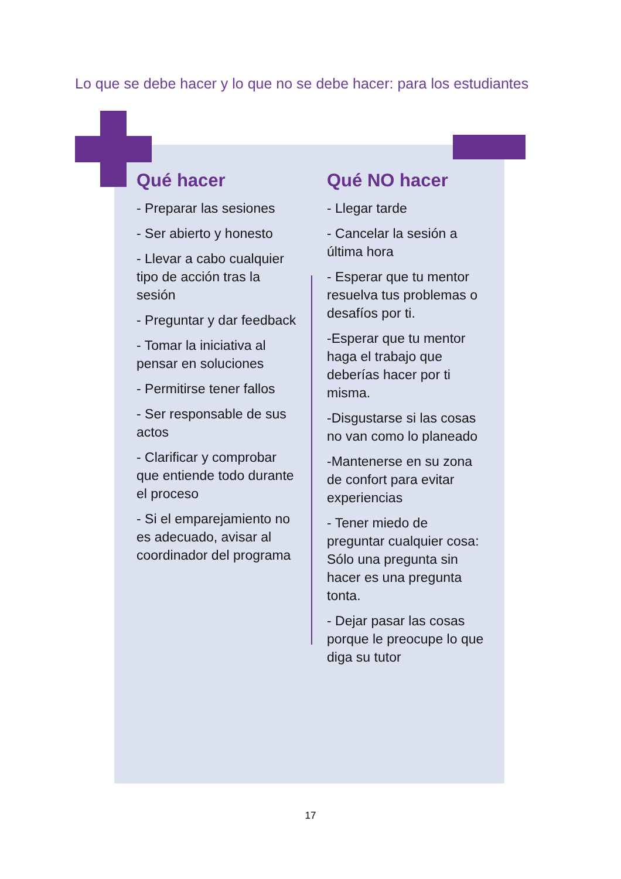Lo que se debe hacer y lo que no se debe hacer: para los estudiantes
Qué hacer
- Preparar las sesiones
- Ser abierto y honesto
- Llevar a cabo cualquier tipo de acción tras la sesión
- Preguntar y dar feedback
- Tomar la iniciativa al pensar en soluciones
- Permitirse tener fallos
- Ser responsable de sus actos
- Clarificar y comprobar que entiende todo durante el proceso
- Si el emparejamiento no es adecuado, avisar al coordinador del programa
Qué NO hacer
- Llegar tarde
- Cancelar la sesión a última hora
- Esperar que tu mentor resuelva tus problemas o desafíos por ti.
-Esperar que tu mentor haga el trabajo que deberías hacer por ti misma.
-Disgustarse si las cosas no van como lo planeado
-Mantenerse en su zona de confort para evitar experiencias
- Tener miedo de preguntar cualquier cosa: Sólo una pregunta sin hacer es una pregunta tonta.
- Dejar pasar las cosas porque le preocupe lo que diga su tutor
17